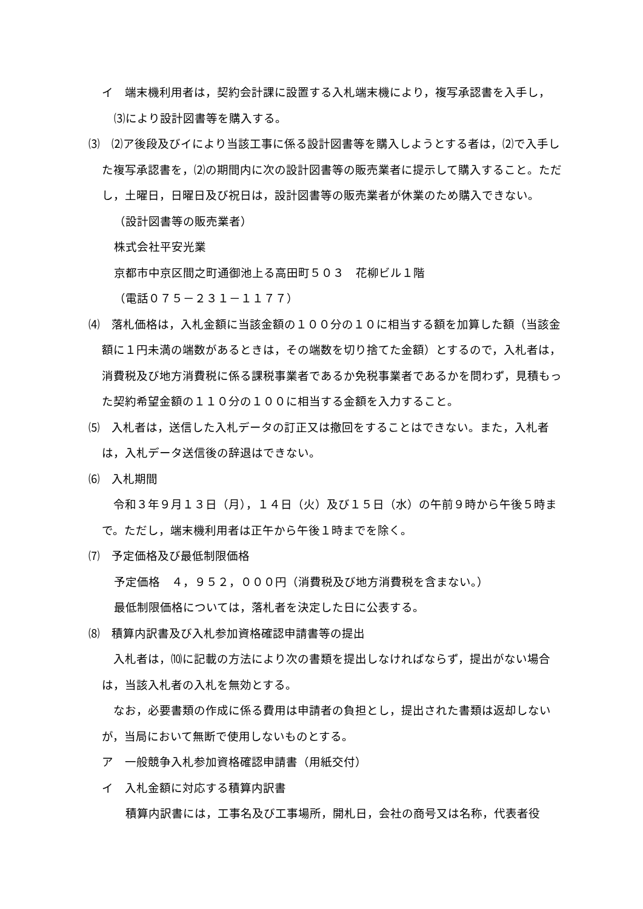イ　端末機利用者は，契約会計課に設置する入札端末機により，複写承認書を入手し，
⑶により設計図書等を購入する。
⑶　⑵ア後段及びイにより当該工事に係る設計図書等を購入しようとする者は，⑵で入手した複写承認書を，⑵の期間内に次の設計図書等の販売業者に提示して購入すること。ただし，土曜日，日曜日及び祝日は，設計図書等の販売業者が休業のため購入できない。
（設計図書等の販売業者）
株式会社平安光業
京都市中京区間之町通御池上る高田町５０３　花柳ビル１階
（電話０７５－２３１－１１７７）
⑷　落札価格は，入札金額に当該金額の１００分の１０に相当する額を加算した額（当該金額に１円未満の端数があるときは，その端数を切り捨てた金額）とするので，入札者は，消費税及び地方消費税に係る課税事業者であるか免税事業者であるかを問わず，見積もった契約希望金額の１１０分の１００に相当する金額を入力すること。
⑸　入札者は，送信した入札データの訂正又は撤回をすることはできない。また，入札者は，入札データ送信後の辞退はできない。
⑹　入札期間
　令和３年９月１３日（月），１４日（火）及び１５日（水）の午前９時から午後５時まで。ただし，端末機利用者は正午から午後１時までを除く。
⑺　予定価格及び最低制限価格
予定価格　４，９５２，０００円（消費税及び地方消費税を含まない。）
最低制限価格については，落札者を決定した日に公表する。
⑻　積算内訳書及び入札参加資格確認申請書等の提出
　入札者は，⑽に記載の方法により次の書類を提出しなければならず，提出がない場合は，当該入札者の入札を無効とする。
　なお，必要書類の作成に係る費用は申請者の負担とし，提出された書類は返却しないが，当局において無断で使用しないものとする。
ア　一般競争入札参加資格確認申請書（用紙交付）
イ　入札金額に対応する積算内訳書
　積算内訳書には，工事名及び工事場所，開札日，会社の商号又は名称，代表者役